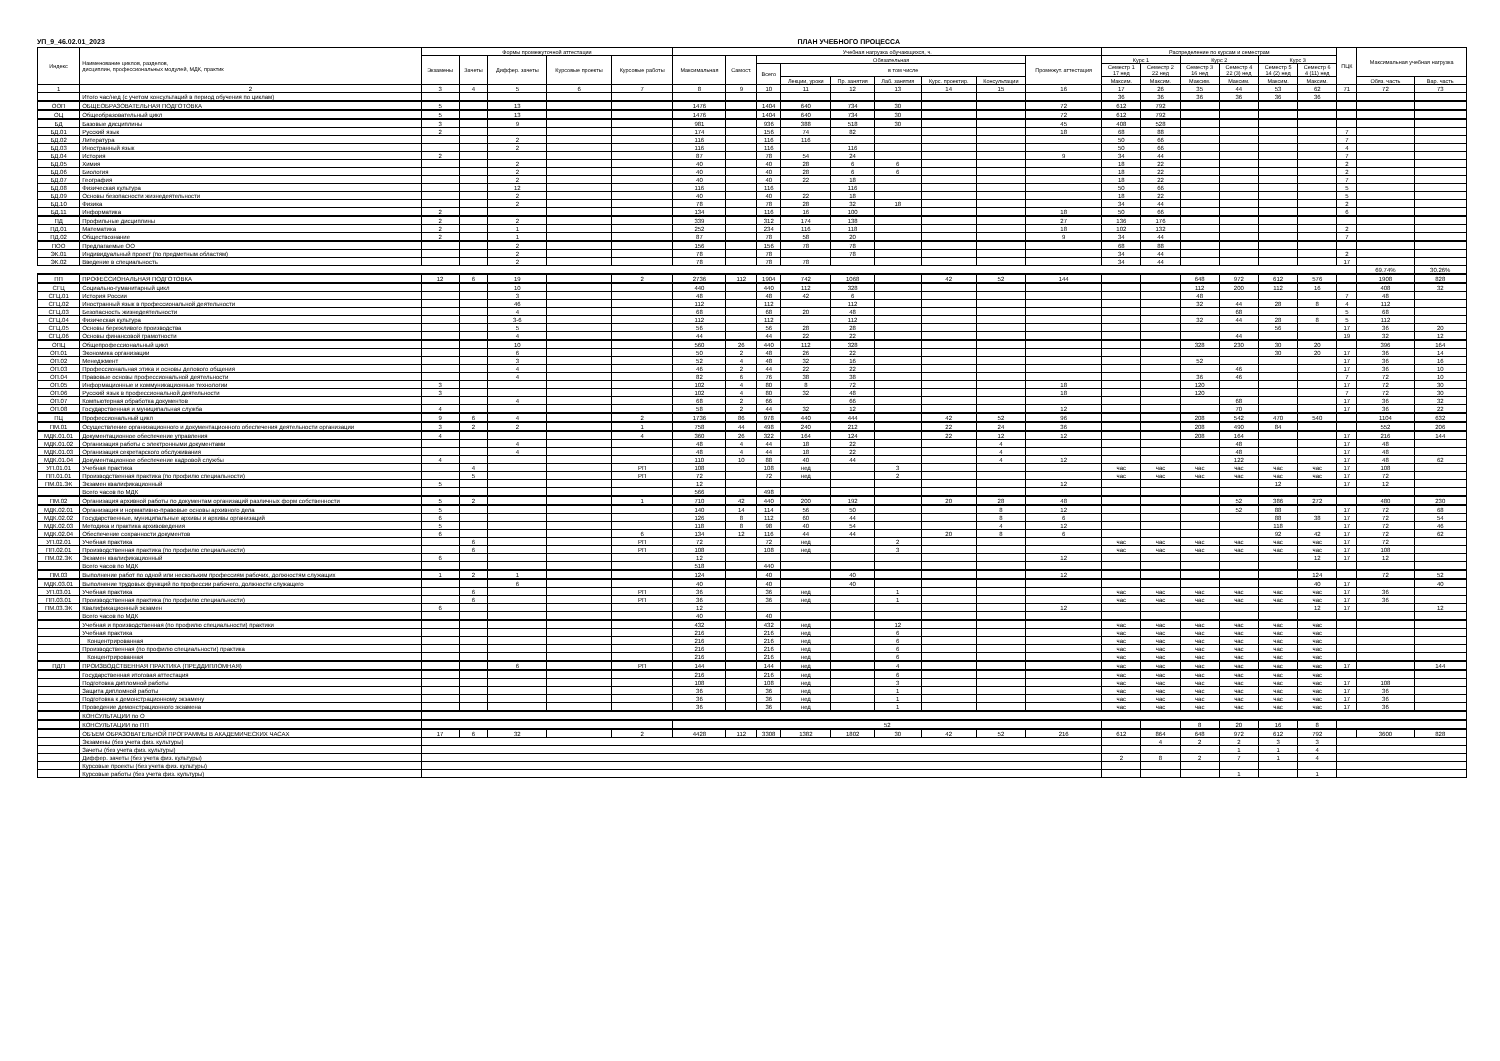УП_9_46.02.01_2023 ПЛАН УЧЕБНОГО ПРОЦЕССА
| Индекс | Наименование циклов, разделов, дисциплин, профессиональных модулей, МДК, практик | Формы промежуточной аттестации | | | | | Учебная нагрузка обучающихся, ч. | | | | | | | | | Распределение по курсам и семестрам | | | | | | ПЦК | Максимальная учебная нагрузка | |
| --- | --- | --- | --- | --- | --- | --- | --- | --- | --- | --- | --- | --- | --- | --- | --- | --- | --- | --- | --- | --- | --- | --- | --- | --- |
| | | Экзамены | Зачеты | Диффер. зачеты | Курсовые проекты | Курсовые работы | Максимальная | Самост. | Обязательная | | | | | | Промежут. аттестация | Курс 1 | | Курс 2 | | Курс 3 | | | | |
| | | | | | | | | | Всего | в том числе | | | | | | Семестр 1 17 нед | Семестр 2 22 нед | Семестр 3 16 нед | Семестр 4 22 (3) нед | Семестр 5 14 (2) нед | Семестр 6 4 (11) нед | | | |
| | | | | | | | | | | Лекции, уроки | Пр. занятия | Лаб. занятия | Курс. проектир. | Консультации | | Максим. | Максим. | Максим. | Максим. | Максим. | Максим. | | Обяз. часть | Вар. часть |
| 1 | 2 | 3 | 4 | 5 | 6 | 7 | 8 | 9 | 10 | 11 | 12 | 13 | 14 | 15 | 16 | 17 | 26 | 35 | 44 | 53 | 62 | 71 | 72 | 73 |
| | Итого час/нед (с учетом консультаций в период обучения по циклам) | | | | | | | | | | | | | | | 36 | 36 | 36 | 36 | 36 | 36 | | | |
| ООП | ОБЩЕОБРАЗОВАТЕЛЬНАЯ ПОДГОТОВКА | 5 | | 13 | | | 1476 | | 1404 | 640 | 734 | 30 | | | 72 | 612 | 792 | | | | | | | |
| ОЦ | Общеобразовательный цикл | 5 | | 13 | | | 1476 | | 1404 | 640 | 734 | 30 | | | 72 | 612 | 792 | | | | | | | |
| БД | Базовые дисциплины | 3 | | 9 | | | 981 | | 936 | 388 | 518 | 30 | | | 45 | 408 | 528 | | | | | | | |
| БД.01 | Русский язык | 2 | | | | | 174 | | 156 | 74 | 82 | | | | 18 | 68 | 88 | | | | | 7 | | |
| БД.02 | Литература | | | 2 | | | 116 | | 116 | 116 | | | | | | 50 | 66 | | | | | 7 | | |
| БД.03 | Иностранный язык | | | 2 | | | 116 | | 116 | | 116 | | | | | 50 | 66 | | | | | 4 | | |
| БД.04 | История | 2 | | | | | 87 | | 78 | 54 | 24 | | | | 9 | 34 | 44 | | | | | 7 | | |
| БД.05 | Химия | | | 2 | | | 40 | | 40 | 28 | 6 | 6 | | | | 18 | 22 | | | | | 2 | | |
| БД.06 | Биология | | | 2 | | | 40 | | 40 | 28 | 6 | 6 | | | | 18 | 22 | | | | | 2 | | |
| БД.07 | География | | | 2 | | | 40 | | 40 | 22 | 18 | | | | | 18 | 22 | | | | | 7 | | |
| БД.08 | Физическая культура | | | 12 | | | 116 | | 116 | | 116 | | | | | 50 | 66 | | | | | 5 | | |
| БД.09 | Основы безопасности жизнедеятельности | | | 2 | | | 40 | | 40 | 22 | 18 | | | | | 18 | 22 | | | | | 5 | | |
| БД.10 | Физика | | | 2 | | | 78 | | 78 | 28 | 32 | 18 | | | | 34 | 44 | | | | | 2 | | |
| БД.11 | Информатика | 2 | | | | | 134 | | 116 | 16 | 100 | | | | 18 | 50 | 66 | | | | | 6 | | |
| ПД | Профильные дисциплины | 2 | | 2 | | | 339 | | 312 | 174 | 138 | | | | 27 | 136 | 176 | | | | | | | |
| ПД.01 | Математика | 2 | | 1 | | | 252 | | 234 | 116 | 118 | | | | 18 | 102 | 132 | | | | | 2 | | |
| ПД.02 | Обществознание | 2 | | 1 | | | 87 | | 78 | 58 | 20 | | | | 9 | 34 | 44 | | | | | 7 | | |
| ПОО | Предлагаемые ОО | | | 2 | | | 156 | | 156 | 78 | 78 | | | | | 68 | 88 | | | | | | | |
| ЭК.01 | Индивидуальный проект (по предметным областям) | | | 2 | | | 78 | | 78 | | 78 | | | | | 34 | 44 | | | | | 2 | | |
| ЭК.02 | Введение в специальность | | | 2 | | | 78 | | 78 | 78 | | | | | | 34 | 44 | | | | | 17 | | |
| | | | | | | | | | | | | | | | | | | | | | | | 69.74% | 30.26% |
| ПП | ПРОФЕССИОНАЛЬНАЯ ПОДГОТОВКА | 12 | 6 | 19 | | 2 | 2736 | 112 | 1904 | 742 | 1068 | | 42 | 52 | 144 | | | 648 | 972 | 612 | 576 | | 1908 | 828 |
| СГЦ | Социально-гуманитарный цикл | | | 10 | | | 440 | | 440 | 112 | 328 | | | | | | | 112 | 200 | 112 | 16 | | 408 | 32 |
| СГЦ.01 | История России | | | 3 | | | 48 | | 48 | 42 | 6 | | | | | | | 48 | | | | 7 | 48 | |
| СГЦ.02 | Иностранный язык в профессиональной деятельности | | | 46 | | | 112 | | 112 | | 112 | | | | | | | 32 | 44 | 28 | 8 | 4 | 112 | |
| СГЦ.03 | Безопасность жизнедеятельности | | | 4 | | | 68 | | 68 | 20 | 48 | | | | | | | | 68 | | | 5 | 68 | |
| СГЦ.04 | Физическая культура | | | 3-6 | | | 112 | | 112 | | 112 | | | | | | | 32 | 44 | 28 | 8 | 5 | 112 | |
| СГЦ.05 | Основы бережливого производства | | | 5 | | | 56 | | 56 | 28 | 28 | | | | | | | | | 56 | | 17 | 36 | 20 |
| СГЦ.06 | Основы финансовой грамотности | | | 4 | | | 44 | | 44 | 22 | 22 | | | | | | | | 44 | | | 19 | 32 | 12 |
| ОПЦ | Общепрофессиональный цикл | | | 10 | | | 560 | 26 | 440 | 112 | 328 | | | | | | | 328 | 230 | 30 | 20 | | 396 | 164 |
| ОП.01 | Экономика организации | | | 6 | | | 50 | 2 | 48 | 26 | 22 | | | | | | | | | 30 | 20 | 17 | 36 | 14 |
| ОП.02 | Менеджмент | | | 3 | | | 52 | 4 | 48 | 32 | 16 | | | | | | | 52 | | | | 17 | 36 | 16 |
| ОП.03 | Профессиональная этика и основы делового общения | | | 4 | | | 46 | 2 | 44 | 22 | 22 | | | | | | | | 46 | | | 17 | 36 | 10 |
| ОП.04 | Правовые основы профессиональной деятельности | | | 4 | | | 82 | 6 | 76 | 38 | 38 | | | | | | | 36 | 46 | | | 7 | 72 | 10 |
| ОП.05 | Информационные и коммуникационные технологии | 3 | | | | | 102 | 4 | 80 | 8 | 72 | | | | 18 | | | 120 | | | | 17 | 72 | 30 |
| ОП.06 | Русский язык в профессиональной деятельности | 3 | | | | | 102 | 4 | 80 | 32 | 48 | | | | 18 | | | 120 | | | | 7 | 72 | 30 |
| ОП.07 | Компьютерная обработка документов | | | 4 | | | 68 | 2 | 66 | | 66 | | | | | | | | 68 | | | 17 | 36 | 32 |
| ОП.08 | Государственная и муниципальная служба | 4 | | | | | 58 | 2 | 44 | 32 | 12 | | | | 12 | | | | 70 | | | 17 | 36 | 22 |
| ПЦ | Профессиональный цикл | 9 | 6 | 4 | | 2 | 1736 | 86 | 978 | 440 | 444 | | 42 | 52 | 96 | | | 208 | 542 | 470 | 540 | | 1104 | 632 |
| ПМ.01 | Осуществление организационного и документационного обеспечения деятельности организации | 3 | 2 | 2 | | 1 | 758 | 44 | 498 | 240 | 212 | | 22 | 24 | 36 | | | 208 | 490 | 84 | | | 552 | 206 |
| МДК.01.01 | Документационное обеспечение управления | 4 | | | | 4 | 360 | 26 | 322 | 164 | 124 | | 22 | 12 | 12 | | | 208 | 164 | | | 17 | 216 | 144 |
| МДК.01.02 | Организация работы с электронными документами | | | 4 | | | 48 | 4 | 44 | 18 | 22 | | | 4 | | | | | 48 | | | 17 | 48 | |
| МДК.01.03 | Организация секретарского обслуживания | | | 4 | | | 48 | 4 | 44 | 18 | 22 | | | 4 | | | | | 48 | | | 17 | 48 | |
| МДК.01.04 | Документационное обеспечение кадровой службы | 4 | | | | | 110 | 10 | 88 | 40 | 44 | | | 4 | 12 | | | | 122 | | | 17 | 48 | 62 |
| УП.01.01 | Учебная практика | | 4 | | | РП | 108 | | 108 | нед | | 3 | | | | час | час | час | час | час | час | 17 | 108 | |
| ПП.01.01 | Производственная практика (по профилю специальности) | | 5 | | | РП | 72 | | 72 | нед | | 2 | | | | час | час | час | час | час | час | 17 | 72 | |
| ПМ.01.ЭК | Экзамен квалификационный | 5 | | | | | 12 | | | | | | | | 12 | | | | | 12 | | 17 | 12 | |
| | Всего часов по МДК | | | | | | 566 | | 498 | | | | | | | | | | | | | | | |
| ПМ.02 | Организация архивной работы по документам организаций различных форм собственности | 5 | 2 | | | 1 | 710 | 42 | 440 | 200 | 192 | | 20 | 28 | 48 | | | | 52 | 386 | 272 | | 480 | 230 |
| МДК.02.01 | Организация и нормативно-правовые основы архивного дела | 5 | | | | | 140 | 14 | 114 | 56 | 50 | | | 8 | 12 | | | | 52 | 88 | | 17 | 72 | 68 |
| МДК.02.02 | Государственные, муниципальные архивы и архивы организаций | 6 | | | | | 126 | 8 | 112 | 60 | 44 | | | 8 | 6 | | | | | 88 | 38 | 17 | 72 | 54 |
| МДК.02.03 | Методика и практика архивоведения | 5 | | | | | 118 | 8 | 98 | 40 | 54 | | | 4 | 12 | | | | | 118 | | 17 | 72 | 46 |
| МДК.02.04 | Обеспечение сохранности документов | 6 | | | | 6 | 134 | 12 | 116 | 44 | 44 | | 20 | 8 | 6 | | | | | 92 | 42 | 17 | 72 | 62 |
| УП.02.01 | Учебная практика | | 6 | | | РП | 72 | | 72 | нед | | 2 | | | | час | час | час | час | час | час | 17 | 72 | |
| ПП.02.01 | Производственная практика (по профилю специальности) | | 6 | | | РП | 108 | | 108 | нед | | 3 | | | | час | час | час | час | час | час | 17 | 108 | |
| ПМ.02.ЭК | Экзамен квалификационный | 6 | | | | | 12 | | | | | | | | 12 | | | | | | 12 | 17 | 12 | |
| | Всего часов по МДК | | | | | | 518 | | 440 | | | | | | | | | | | | | | | |
| ПМ.03 | Выполнение работ по одной или нескольким профессиям рабочих, должностям служащих | 1 | 2 | 1 | | | 124 | | 40 | | 40 | | | | 12 | | | | | | 124 | | 72 | 52 |
| МДК.03.01 | Выполнение трудовых функций по профессии рабочего, должности служащего | | | 6 | | | 40 | | 40 | | 40 | | | | | | | | | | 40 | 17 | | 40 |
| УП.03.01 | Учебная практика | | 6 | | | РП | 36 | | 36 | нед | | 1 | | | | час | час | час | час | час | час | 17 | 36 | |
| ПП.03.01 | Производственная практика (по профилю специальности) | | 6 | | | РП | 36 | | 36 | нед | | 1 | | | | час | час | час | час | час | час | 17 | 36 | |
| ПМ.03.ЭК | Квалификационный экзамен | 6 | | | | | 12 | | | | | | | | 12 | | | | | | 12 | 17 | | 12 |
| | Всего часов по МДК | | | | | | 40 | | 40 | | | | | | | | | | | | | | | |
| | Учебная и производственная (по профилю специальности) практики | | | | | | 432 | | 432 | нед | | 12 | | | | час | час | час | час | час | час | | | |
| | Учебная практика | | | | | | 216 | | 216 | нед | | 6 | | | | час | час | час | час | час | час | | | |
| | Концентрированная | | | | | | 216 | | 216 | нед | | 6 | | | | час | час | час | час | час | час | | | |
| | Производственная (по профилю специальности) практика | | | | | | 216 | | 216 | нед | | 6 | | | | час | час | час | час | час | час | | | |
| | Концентрированная | | | | | | 216 | | 216 | нед | | 6 | | | | час | час | час | час | час | час | | | |
| ПДП | ПРОИЗВОДСТВЕННАЯ ПРАКТИКА (ПРЕДДИПЛОМНАЯ) | | | 6 | | РП | 144 | | 144 | нед | | 4 | | | | час | час | час | час | час | час | 17 | | 144 |
| | Государственная итоговая аттестация | | | | | | 216 | | 216 | нед | | 6 | | | | час | час | час | час | час | час | | | |
| | Подготовка дипломной работы | | | | | | 108 | | 108 | нед | | 3 | | | | час | час | час | час | час | час | 17 | 108 | |
| | Защита дипломной работы | | | | | | 36 | | 36 | нед | | 1 | | | | час | час | час | час | час | час | 17 | 36 | |
| | Подготовка к демонстрационному экзамену | | | | | | 36 | | 36 | нед | | 1 | | | | час | час | час | час | час | час | 17 | 36 | |
| | Проведение демонстрационного экзамена | | | | | | 36 | | 36 | нед | | 1 | | | | час | час | час | час | час | час | 17 | 36 | |
| | КОНСУЛЬТАЦИИ по О | | | | | | | | | | | | | | | | | | | | | | | |
| | КОНСУЛЬТАЦИИ по ПП | | | | | | 52 | | | | | | | | | | | 8 | 20 | 16 | 8 | | | |
| | ОБЪЕМ ОБРАЗОВАТЕЛЬНОЙ ПРОГРАММЫ В АКАДЕМИЧЕСКИХ ЧАСАХ | 17 | 6 | 32 | | 2 | 4428 | 112 | 3308 | 1382 | 1802 | 30 | 42 | 52 | 216 | 612 | 864 | 648 | 972 | 612 | 792 | | 3600 | 828 |
| | Экзамены (без учета физ. культуры) | | | | | | | | | | | | | | | | 4 | 2 | 2 | 3 | 3 | | | |
| | Зачеты (без учета физ. культуры) | | | | | | | | | | | | | | | | | | 1 | 1 | 4 | | | |
| | Диффер. зачеты (без учета физ. культуры) | | | | | | | | | | | | | | | 2 | 8 | 2 | 7 | 1 | 4 | | | |
| | Курсовые проекты (без учета физ. культуры) | | | | | | | | | | | | | | | | | | | | | | | |
| | Курсовые работы (без учета физ. культуры) | | | | | | | | | | | | | | | | | | 1 | | 1 | | | |